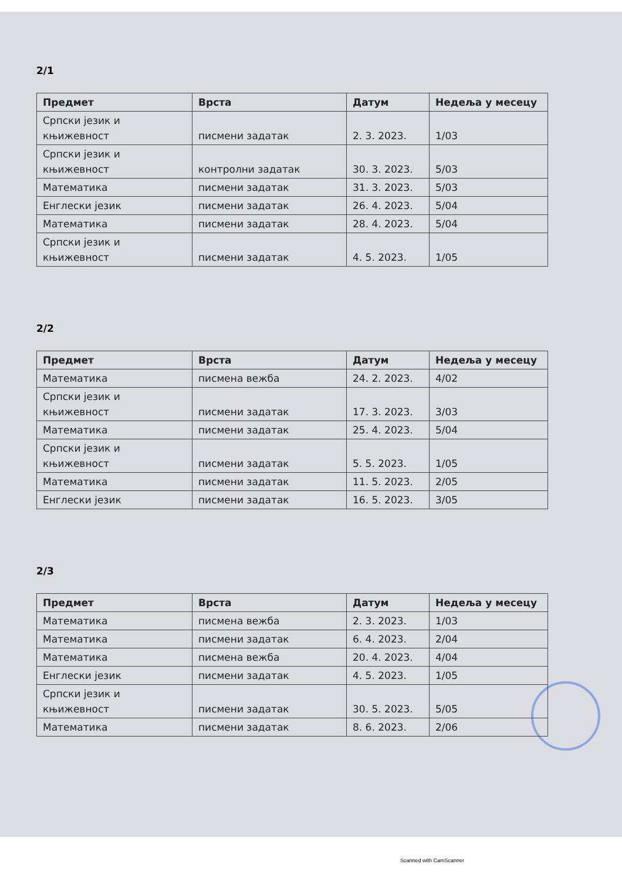2/1
| Предмет | Врста | Датум | Недеља у месецу |
| --- | --- | --- | --- |
| Српски језик и књижевност | писмени задатак | 2. 3. 2023. | 1/03 |
| Српски језик и књижевност | контролни задатак | 30. 3. 2023. | 5/03 |
| Математика | писмени задатак | 31. 3. 2023. | 5/03 |
| Енглески језик | писмени задатак | 26. 4. 2023. | 5/04 |
| Математика | писмени задатак | 28. 4. 2023. | 5/04 |
| Српски језик и књижевност | писмени задатак | 4. 5. 2023. | 1/05 |
2/2
| Предмет | Врста | Датум | Недеља у месецу |
| --- | --- | --- | --- |
| Математика | писмена вежба | 24. 2. 2023. | 4/02 |
| Српски језик и књижевност | писмени задатак | 17. 3. 2023. | 3/03 |
| Математика | писмени задатак | 25. 4. 2023. | 5/04 |
| Српски језик и књижевност | писмени задатак | 5. 5. 2023. | 1/05 |
| Математика | писмени задатак | 11. 5. 2023. | 2/05 |
| Енглески језик | писмени задатак | 16. 5. 2023. | 3/05 |
2/3
| Предмет | Врста | Датум | Недеља у месецу |
| --- | --- | --- | --- |
| Математика | писмена вежба | 2. 3. 2023. | 1/03 |
| Математика | писмени задатак | 6. 4. 2023. | 2/04 |
| Математика | писмена вежба | 20. 4. 2023. | 4/04 |
| Енглески језик | писмени задатак | 4. 5. 2023. | 1/05 |
| Српски језик и књижевност | писмени задатак | 30. 5. 2023. | 5/05 |
| Математика | писмени задатак | 8. 6. 2023. | 2/06 |
Scanned with CamScanner